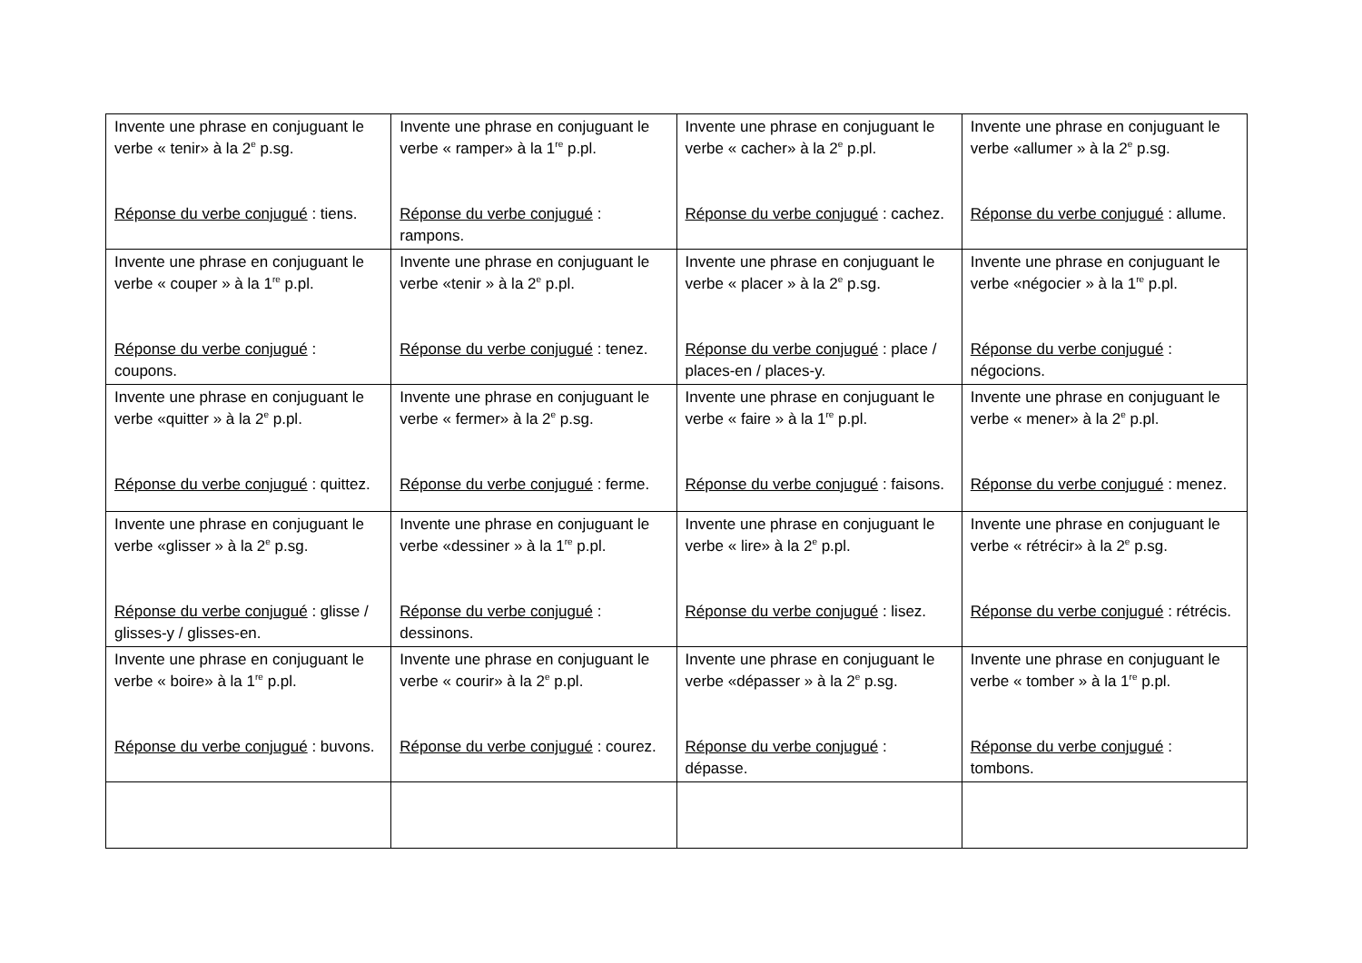| Invente une phrase en conjuguant le verbe « tenir» à la 2<sup>e</sup> p.sg. Réponse du verbe conjugué : tiens. | Invente une phrase en conjuguant le verbe « ramper» à la 1<sup>re</sup> p.pl. Réponse du verbe conjugué : rampons. | Invente une phrase en conjuguant le verbe « cacher» à la 2<sup>e</sup> p.pl. Réponse du verbe conjugué : cachez. | Invente une phrase en conjuguant le verbe «allumer » à la 2<sup>e</sup> p.sg. Réponse du verbe conjugué : allume. |
| Invente une phrase en conjuguant le verbe « couper » à la 1<sup>re</sup> p.pl. Réponse du verbe conjugué : coupons. | Invente une phrase en conjuguant le verbe «tenir » à la 2<sup>e</sup> p.pl. Réponse du verbe conjugué : tenez. | Invente une phrase en conjuguant le verbe « placer » à la 2<sup>e</sup> p.sg. Réponse du verbe conjugué : place / places-en / places-y. | Invente une phrase en conjuguant le verbe «négocier » à la 1<sup>re</sup> p.pl. Réponse du verbe conjugué : négocions. |
| Invente une phrase en conjuguant le verbe «quitter » à la 2<sup>e</sup> p.pl. Réponse du verbe conjugué : quittez. | Invente une phrase en conjuguant le verbe « fermer» à la 2<sup>e</sup> p.sg. Réponse du verbe conjugué : ferme. | Invente une phrase en conjuguant le verbe « faire » à la 1<sup>re</sup> p.pl. Réponse du verbe conjugué : faisons. | Invente une phrase en conjuguant le verbe « mener» à la 2<sup>e</sup> p.pl. Réponse du verbe conjugué : menez. |
| Invente une phrase en conjuguant le verbe «glisser » à la 2<sup>e</sup> p.sg. Réponse du verbe conjugué : glisse / glisses-y / glisses-en. | Invente une phrase en conjuguant le verbe «dessiner » à la 1<sup>re</sup> p.pl. Réponse du verbe conjugué : dessinons. | Invente une phrase en conjuguant le verbe « lire» à la 2<sup>e</sup> p.pl. Réponse du verbe conjugué : lisez. | Invente une phrase en conjuguant le verbe « rétrécir» à la 2<sup>e</sup> p.sg. Réponse du verbe conjugué : rétrécis. |
| Invente une phrase en conjuguant le verbe « boire» à la 1<sup>re</sup> p.pl. Réponse du verbe conjugué : buvons. | Invente une phrase en conjuguant le verbe « courir» à la 2<sup>e</sup> p.pl. Réponse du verbe conjugué : courez. | Invente une phrase en conjuguant le verbe «dépasser » à la 2<sup>e</sup> p.sg. Réponse du verbe conjugué : dépasse. | Invente une phrase en conjuguant le verbe « tomber » à la 1<sup>re</sup> p.pl. Réponse du verbe conjugué : tombons. |